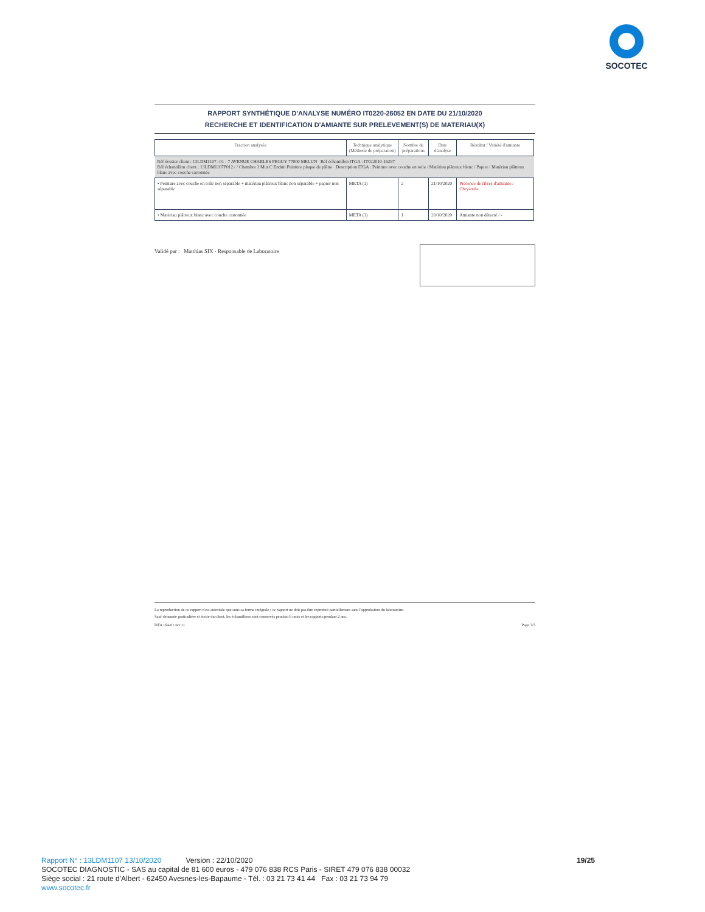SOCOTEC
RAPPORT SYNTHÉTIQUE D'ANALYSE NUMÉRO IT0220-26052 EN DATE DU 21/10/2020
RECHERCHE ET IDENTIFICATION D'AMIANTE SUR PRELEVEMENT(S) DE MATERIAU(X)
| Fraction analysée | Technique analytique (Méthode de préparation) | Nombre de préparations | Date d'analyse | Résultat / Variété d'amiante |
| --- | --- | --- | --- | --- |
| Réf dossier client : 13LDM1107--01 - 7 AVENUE CHARLES PEGUY 77000 MELUN Réf échantillon ITGA : IT022010-16297 Réf échantillon client : 13LDM1107P012 / / Chambre 1 Mur C Enduit Peinture plaque de plâtre Description ITGA : Peinture avec couche en toile / Matériau plâtreux blanc / Papier / Matériau plâtreux blanc avec couche cartonnée | | | | |
| • Peinture avec couche en toile non séparable + matériau plâtreux blanc non séparable + papier non séparable | META (1) | 2 | 21/10/2020 | Présence de fibres d'amiante / Chrysotile |
| • Matériau plâtreux blanc avec couche cartonnée | META (1) | 1 | 20/10/2020 | Amiante non détecté / - |
Validé par : Matthias SIX - Responsable de Laboratoire
La reproduction de ce rapport n'est autorisée que sous sa forme intégrale ; ce rapport ne doit pas être reproduit partiellement sans l'approbation du laboratoire.
Sauf demande particulière et écrite du client, les échantillons sont conservés pendant 6 mois et les rapports pendant 2 ans.
DTA 164-01 rev 11 Page 3/3
Rapport N° : 13LDM1107 13/10/2020 Version : 22/10/2020 19/25
SOCOTEC DIAGNOSTIC - SAS au capital de 81 600 euros - 479 076 838 RCS Paris - SIRET 479 076 838 00032
Siège social : 21 route d'Albert - 62450 Avesnes-les-Bapaume - Tél. : 03 21 73 41 44 Fax : 03 21 73 94 79
www.socotec.fr